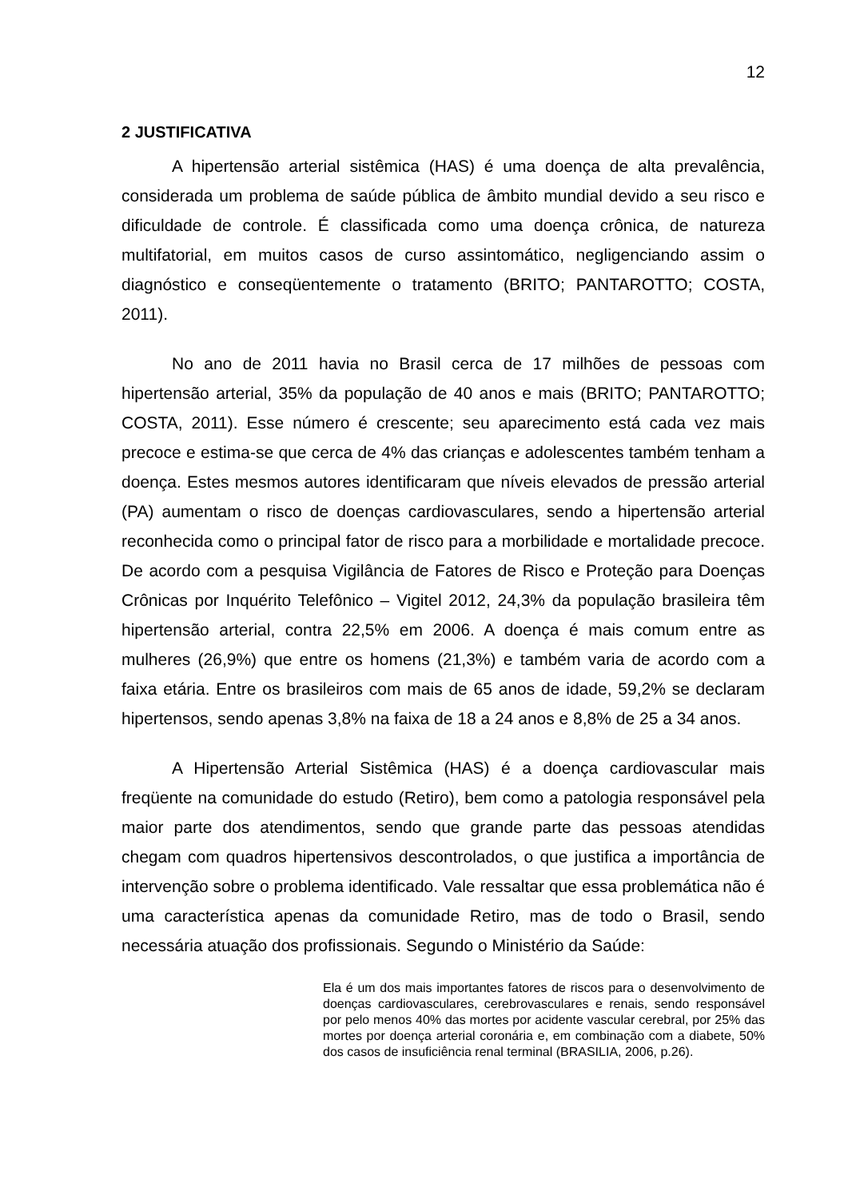12
2 JUSTIFICATIVA
A hipertensão arterial sistêmica (HAS) é uma doença de alta prevalência, considerada um problema de saúde pública de âmbito mundial devido a seu risco e dificuldade de controle. É classificada como uma doença crônica, de natureza multifatorial, em muitos casos de curso assintomático, negligenciando assim o diagnóstico e conseqüentemente o tratamento (BRITO; PANTAROTTO; COSTA, 2011).
No ano de 2011 havia no Brasil cerca de 17 milhões de pessoas com hipertensão arterial, 35% da população de 40 anos e mais (BRITO; PANTAROTTO; COSTA, 2011). Esse número é crescente; seu aparecimento está cada vez mais precoce e estima-se que cerca de 4% das crianças e adolescentes também tenham a doença. Estes mesmos autores identificaram que níveis elevados de pressão arterial (PA) aumentam o risco de doenças cardiovasculares, sendo a hipertensão arterial reconhecida como o principal fator de risco para a morbilidade e mortalidade precoce. De acordo com a pesquisa Vigilância de Fatores de Risco e Proteção para Doenças Crônicas por Inquérito Telefônico – Vigitel 2012, 24,3% da população brasileira têm hipertensão arterial, contra 22,5% em 2006. A doença é mais comum entre as mulheres (26,9%) que entre os homens (21,3%) e também varia de acordo com a faixa etária. Entre os brasileiros com mais de 65 anos de idade, 59,2% se declaram hipertensos, sendo apenas 3,8% na faixa de 18 a 24 anos e 8,8% de 25 a 34 anos.
A Hipertensão Arterial Sistêmica (HAS) é a doença cardiovascular mais freqüente na comunidade do estudo (Retiro), bem como a patologia responsável pela maior parte dos atendimentos, sendo que grande parte das pessoas atendidas chegam com quadros hipertensivos descontrolados, o que justifica a importância de intervenção sobre o problema identificado. Vale ressaltar que essa problemática não é uma característica apenas da comunidade Retiro, mas de todo o Brasil, sendo necessária atuação dos profissionais. Segundo o Ministério da Saúde:
Ela é um dos mais importantes fatores de riscos para o desenvolvimento de doenças cardiovasculares, cerebrovasculares e renais, sendo responsável por pelo menos 40% das mortes por acidente vascular cerebral, por 25% das mortes por doença arterial coronária e, em combinação com a diabete, 50% dos casos de insuficiência renal terminal (BRASILIA, 2006, p.26).